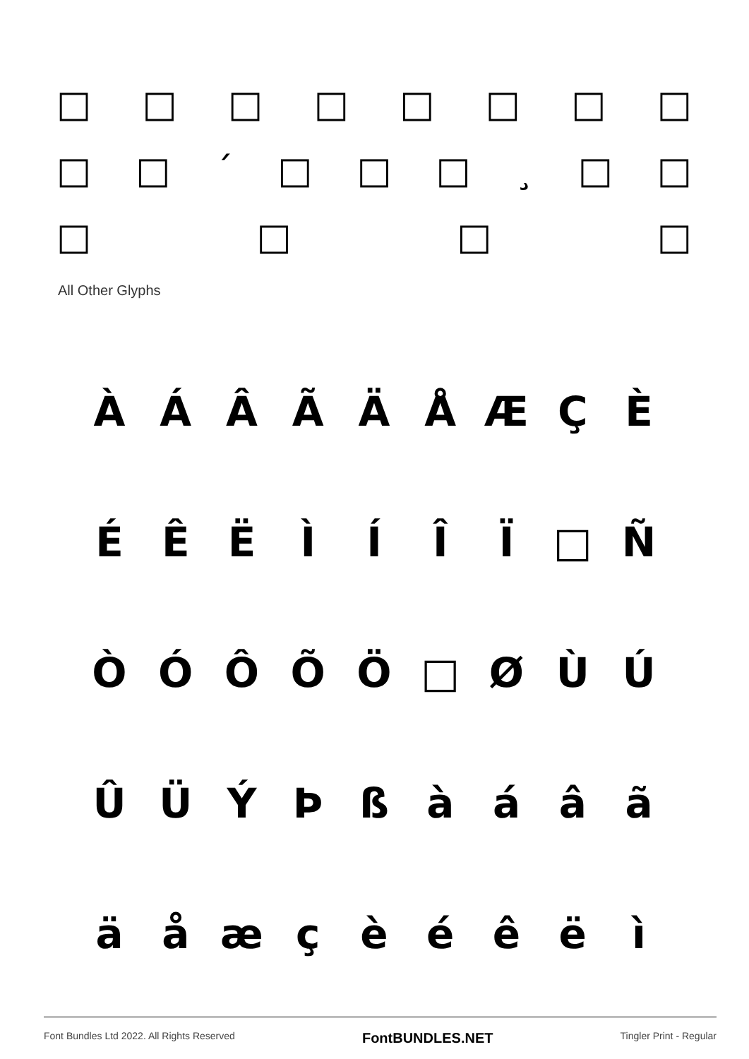□ □ □ □ □ □ □ □
□ □ ´ □ □ □ ¸ □ □
□ □ □ □
All Other Glyphs
ÀÁÂÃÄÅÆÇÈ
ÉÊËÌÍÎÏ □ Ñ
ÒÓÔÕÖ □ ØÙÚ
ÛÜÝÞßàáâã
äåæçèéêëì
Font Bundles Ltd 2022. All Rights Reserved FontBUNDLES.NET Tingler Print - Regular